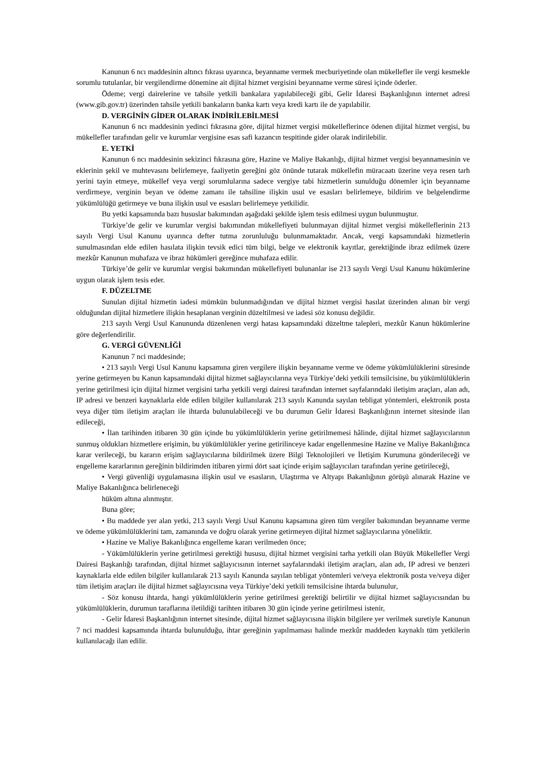Kanunun 6 ncı maddesinin altıncı fıkrası uyarınca, beyanname vermek mecburiyetinde olan mükellefler ile vergi kesmekle sorumlu tutulanlar, bir vergilendirme dönemine ait dijital hizmet vergisini beyanname verme süresi içinde öderler.
Ödeme; vergi dairelerine ve tahsile yetkili bankalara yapılabileceği gibi, Gelir İdaresi Başkanlığının internet adresi (www.gib.gov.tr) üzerinden tahsile yetkili bankaların banka kartı veya kredi kartı ile de yapılabilir.
D. VERGİNİN GİDER OLARAK İNDİRİLEBİLMESİ
Kanunun 6 ncı maddesinin yedinci fıkrasına göre, dijital hizmet vergisi mükelleflerince ödenen dijital hizmet vergisi, bu mükellefler tarafından gelir ve kurumlar vergisine esas safi kazancın tespitinde gider olarak indirilebilir.
E. YETKİ
Kanunun 6 ncı maddesinin sekizinci fıkrasına göre, Hazine ve Maliye Bakanlığı, dijital hizmet vergisi beyannamesinin ve eklerinin şekil ve muhtevasını belirlemeye, faaliyetin gereğini göz önünde tutarak mükellefin müracaatı üzerine veya resen tarh yerini tayin etmeye, mükellef veya vergi sorumlularına sadece vergiye tabi hizmetlerin sunulduğu dönemler için beyanname verdirmeye, verginin beyan ve ödeme zamanı ile tahsiline ilişkin usul ve esasları belirlemeye, bildirim ve belgelendirme yükümlülüğü getirmeye ve buna ilişkin usul ve esasları belirlemeye yetkilidir.
Bu yetki kapsamında bazı hususlar bakımından aşağıdaki şekilde işlem tesis edilmesi uygun bulunmuştur.
Türkiye’de gelir ve kurumlar vergisi bakımından mükellefiyeti bulunmayan dijital hizmet vergisi mükelleflerinin 213 sayılı Vergi Usul Kanunu uyarınca defter tutma zorunluluğu bulunmamaktadır. Ancak, vergi kapsamındaki hizmetlerin sunulmasından elde edilen hasılata ilişkin tevsik edici tüm bilgi, belge ve elektronik kayıtlar, gerektiğinde ibraz edilmek üzere mezkûr Kanunun muhafaza ve ibraz hükümleri gereğince muhafaza edilir.
Türkiye’de gelir ve kurumlar vergisi bakımından mükellefiyeti bulunanlar ise 213 sayılı Vergi Usul Kanunu hükümlerine uygun olarak işlem tesis eder.
F. DÜZELTME
Sunulan dijital hizmetin iadesi mümkün bulunmadığından ve dijital hizmet vergisi hasılat üzerinden alınan bir vergi olduğundan dijital hizmetlere ilişkin hesaplanan verginin düzeltilmesi ve iadesi söz konusu değildir.
213 sayılı Vergi Usul Kanununda düzenlenen vergi hatası kapsamındaki düzeltme talepleri, mezkûr Kanun hükümlerine göre değerlendirilir.
G. VERGİ GÜVENLİĞİ
Kanunun 7 nci maddesinde;
• 213 sayılı Vergi Usul Kanunu kapsamına giren vergilere ilişkin beyanname verme ve ödeme yükümlülüklerini süresinde yerine getirmeyen bu Kanun kapsamındaki dijital hizmet sağlayıcılarına veya Türkiye’deki yetkili temsilcisine, bu yükümlülüklerin yerine getirilmesi için dijital hizmet vergisini tarha yetkili vergi dairesi tarafından internet sayfalarındaki iletişim araçları, alan adı, IP adresi ve benzeri kaynaklarla elde edilen bilgiler kullanılarak 213 sayılı Kanunda sayılan tebligat yöntemleri, elektronik posta veya diğer tüm iletişim araçları ile ihtarda bulunulabileceği ve bu durumun Gelir İdaresi Başkanlığının internet sitesinde ilan edileceği,
• İlan tarihinden itibaren 30 gün içinde bu yükümlülüklerin yerine getirilmemesi hâlinde, dijital hizmet sağlayıcılarının sunmuş oldukları hizmetlere erişimin, bu yükümlülükler yerine getirilinceye kadar engellenmesine Hazine ve Maliye Bakanlığınca karar verileceği, bu kararın erişim sağlayıcılarına bildirilmek üzere Bilgi Teknolojileri ve İletişim Kurumuna gönderileceği ve engelleme kararlarının gereğinin bildirimden itibaren yirmi dört saat içinde erişim sağlayıcıları tarafından yerine getirileceği,
• Vergi güvenliği uygulamasına ilişkin usul ve esasların, Ulaştırma ve Altyapı Bakanlığının görüşü alınarak Hazine ve Maliye Bakanlığınca belirleneceği
hüküm altına alınmıştır.
Buna göre;
• Bu maddede yer alan yetki, 213 sayılı Vergi Usul Kanunu kapsamına giren tüm vergiler bakımından beyanname verme ve ödeme yükümlülüklerini tam, zamanında ve doğru olarak yerine getirmeyen dijital hizmet sağlayıcılarına yöneliktir.
• Hazine ve Maliye Bakanlığınca engelleme kararı verilmeden önce;
- Yükümlülüklerin yerine getirilmesi gerektiği hususu, dijital hizmet vergisini tarha yetkili olan Büyük Mükellefler Vergi Dairesi Başkanlığı tarafından, dijital hizmet sağlayıcısının internet sayfalarındaki iletişim araçları, alan adı, IP adresi ve benzeri kaynaklarla elde edilen bilgiler kullanılarak 213 sayılı Kanunda sayılan tebligat yöntemleri ve/veya elektronik posta ve/veya diğer tüm iletişim araçları ile dijital hizmet sağlayıcısına veya Türkiye’deki yetkili temsilcisine ihtarda bulunulur,
- Söz konusu ihtarda, hangi yükümlülüklerin yerine getirilmesi gerektiği belirtilir ve dijital hizmet sağlayıcısından bu yükümlülüklerin, durumun taraflarına iletildiği tarihten itibaren 30 gün içinde yerine getirilmesi istenir,
- Gelir İdaresi Başkanlığının internet sitesinde, dijital hizmet sağlayıcısına ilişkin bilgilere yer verilmek suretiyle Kanunun 7 nci maddesi kapsamında ihtarda bulunulduğu, ihtar gereğinin yapılmaması halinde mezkûr maddeden kaynaklı tüm yetkilerin kullanılacağı ilan edilir.